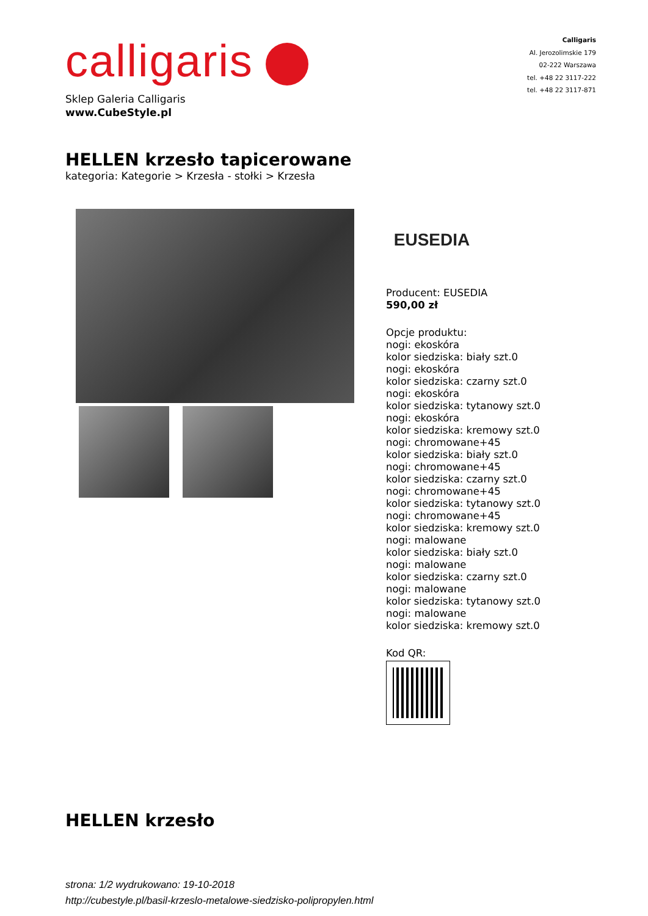calligaris
Sklep Galeria Calligaris
www.CubeStyle.pl
Calligaris
Al. Jerozolimskie 179
02-222 Warszawa
tel. +48 22 3117-222
tel. +48 22 3117-871
HELLEN krzesło tapicerowane
kategoria: Kategorie > Krzesła - stołki > Krzesła
EUSEDIA
Producent: EUSEDIA
590,00 zł
Opcje produktu:
nogi: ekoskóra
kolor siedziska: biały szt.0
nogi: ekoskóra
kolor siedziska: czarny szt.0
nogi: ekoskóra
kolor siedziska: tytanowy szt.0
nogi: ekoskóra
kolor siedziska: kremowy szt.0
nogi: chromowane+45
kolor siedziska: biały szt.0
nogi: chromowane+45
kolor siedziska: czarny szt.0
nogi: chromowane+45
kolor siedziska: tytanowy szt.0
nogi: chromowane+45
kolor siedziska: kremowy szt.0
nogi: malowane
kolor siedziska: biały szt.0
nogi: malowane
kolor siedziska: czarny szt.0
nogi: malowane
kolor siedziska: tytanowy szt.0
nogi: malowane
kolor siedziska: kremowy szt.0
Kod QR:
HELLEN krzesło
strona: 1/2 wydrukowano: 19-10-2018
http://cubestyle.pl/basil-krzeslo-metalowe-siedzisko-polipropylen.html